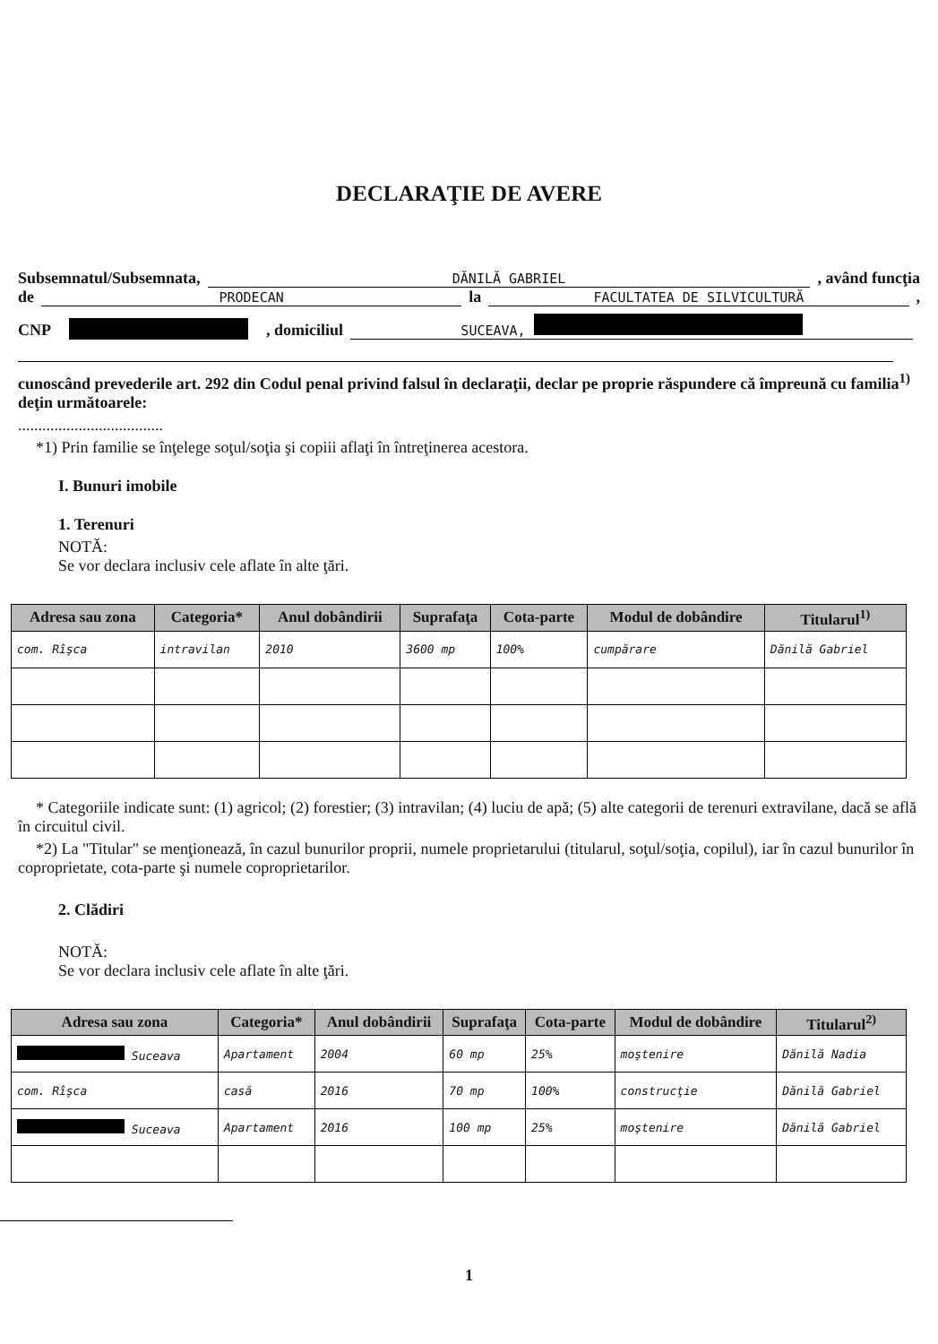DECLARAŢIE DE AVERE
Subsemnatul/Subsemnata, DĂNILĂ GABRIEL , având funcţia
de PRODECAN la FACULTATEA DE SILVICULTURĂ ,
CNP , domiciliul SUCEAVA,
cunoscând prevederile art. 292 din Codul penal privind falsul în declaraţii, declar pe proprie răspundere că împreună cu familia<sup>1)</sup> deţin următoarele:
....................................
*1) Prin familie se înţelege soţul/soţia şi copiii aflaţi în întreţinerea acestora.
I. Bunuri imobile
1. Terenuri
NOTĂ:
Se vor declara inclusiv cele aflate în alte ţări.
| Adresa sau zona | Categoria* | Anul dobândirii | Suprafaţa | Cota-parte | Modul de dobândire | Titularul<sup>1)</sup> |
| --- | --- | --- | --- | --- | --- | --- |
| com. Rîşca | intravilan | 2010 | 3600 mp | 100% | cumpărare | Dănilă Gabriel |
* Categoriile indicate sunt: (1) agricol; (2) forestier; (3) intravilan; (4) luciu de apă; (5) alte categorii de terenuri extravilane, dacă se află în circuitul civil.
*2) La "Titular" se menţionează, în cazul bunurilor proprii, numele proprietarului (titularul, soţul/soţia, copilul), iar în cazul bunurilor în coproprietate, cota-parte şi numele coproprietarilor.
2. Clădiri
NOTĂ:
Se vor declara inclusiv cele aflate în alte ţări.
| Adresa sau zona | Categoria* | Anul dobândirii | Suprafaţa | Cota-parte | Modul de dobândire | Titularul<sup>2)</sup> |
| --- | --- | --- | --- | --- | --- | --- |
| Suceava | Apartament | 2004 | 60 mp | 25% | moştenire | Dănilă Nadia |
| com. Rîşca | casă | 2016 | 70 mp | 100% | construcţie | Dănilă Gabriel |
| Suceava | Apartament | 2016 | 100 mp | 25% | moştenire | Dănilă Gabriel |
1